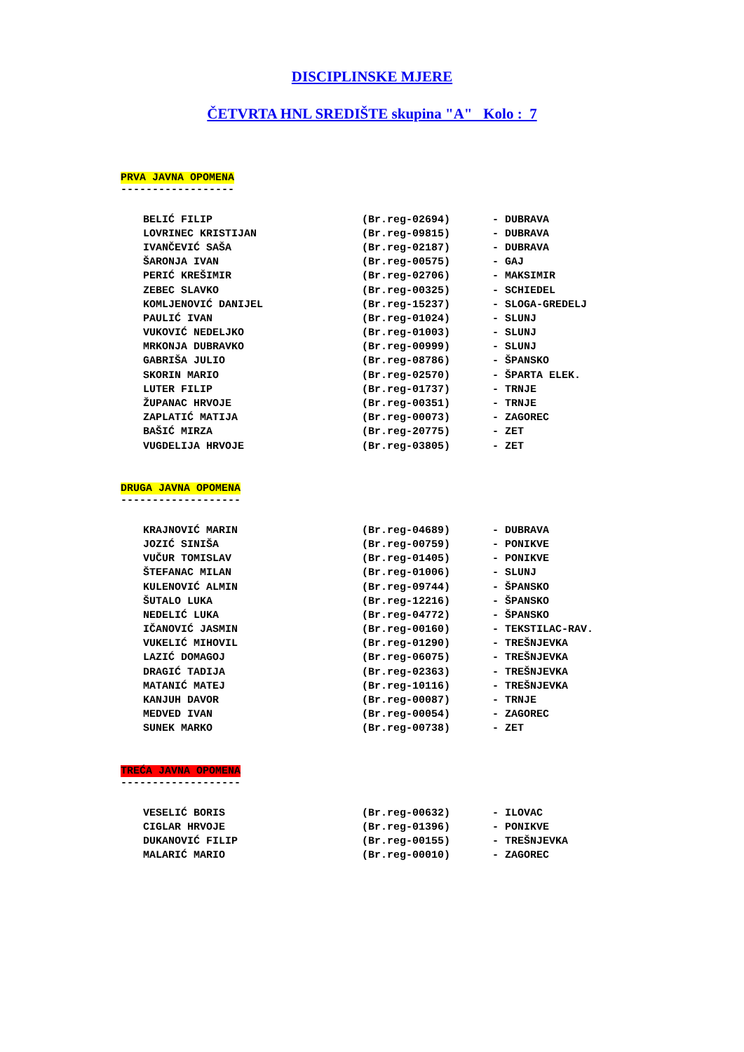DISCIPLINSKE MJERE
ČETVRTA HNL SREDIŠTE skupina "A" Kolo : 7
PRVA JAVNA OPOMENA
------------------
| BELIĆ FILIP | (Br.reg-02694) | - DUBRAVA |
| LOVRINEC KRISTIJAN | (Br.reg-09815) | - DUBRAVA |
| IVANČEVIĆ SAŠA | (Br.reg-02187) | - DUBRAVA |
| ŠARONJA IVAN | (Br.reg-00575) | - GAJ |
| PERIĆ KREŠIMIR | (Br.reg-02706) | - MAKSIMIR |
| ZEBEC SLAVKO | (Br.reg-00325) | - SCHIEDEL |
| KOMLJENOVIĆ DANIJEL | (Br.reg-15237) | - SLOGA-GREDELJ |
| PAULIĆ IVAN | (Br.reg-01024) | - SLUNJ |
| VUKOVIĆ NEDELJKO | (Br.reg-01003) | - SLUNJ |
| MRKONJA DUBRAVKO | (Br.reg-00999) | - SLUNJ |
| GABRIŠA JULIO | (Br.reg-08786) | - ŠPANSKO |
| SKORIN MARIO | (Br.reg-02570) | - ŠPARTA ELEK. |
| LUTER FILIP | (Br.reg-01737) | - TRNJE |
| ŽUPANAC HRVOJE | (Br.reg-00351) | - TRNJE |
| ZAPLATIĆ MATIJA | (Br.reg-00073) | - ZAGOREC |
| BAŠIĆ MIRZA | (Br.reg-20775) | - ZET |
| VUGDELIJA HRVOJE | (Br.reg-03805) | - ZET |
DRUGA JAVNA OPOMENA
-------------------
| KRAJNOVIĆ MARIN | (Br.reg-04689) | - DUBRAVA |
| JOZIĆ SINIŠA | (Br.reg-00759) | - PONIKVE |
| VUČUR TOMISLAV | (Br.reg-01405) | - PONIKVE |
| ŠTEFANAC MILAN | (Br.reg-01006) | - SLUNJ |
| KULENOVIĆ ALMIN | (Br.reg-09744) | - ŠPANSKO |
| ŠUTALO LUKA | (Br.reg-12216) | - ŠPANSKO |
| NEDELIĆ LUKA | (Br.reg-04772) | - ŠPANSKO |
| IČANOVIĆ JASMIN | (Br.reg-00160) | - TEKSTILAC-RAV. |
| VUKELIĆ MIHOVIL | (Br.reg-01290) | - TREŠNJEVKA |
| LAZIĆ DOMAGOJ | (Br.reg-06075) | - TREŠNJEVKA |
| DRAGIĆ TADIJA | (Br.reg-02363) | - TREŠNJEVKA |
| MATANIĆ MATEJ | (Br.reg-10116) | - TREŠNJEVKA |
| KANJUH DAVOR | (Br.reg-00087) | - TRNJE |
| MEDVED IVAN | (Br.reg-00054) | - ZAGOREC |
| SUNEK MARKO | (Br.reg-00738) | - ZET |
TREĆA JAVNA OPOMENA
-------------------
| VESELIĆ BORIS | (Br.reg-00632) | - ILOVAC |
| CIGLAR HRVOJE | (Br.reg-01396) | - PONIKVE |
| DUKANOVIĆ FILIP | (Br.reg-00155) | - TREŠNJEVKA |
| MALARIĆ MARIO | (Br.reg-00010) | - ZAGOREC |